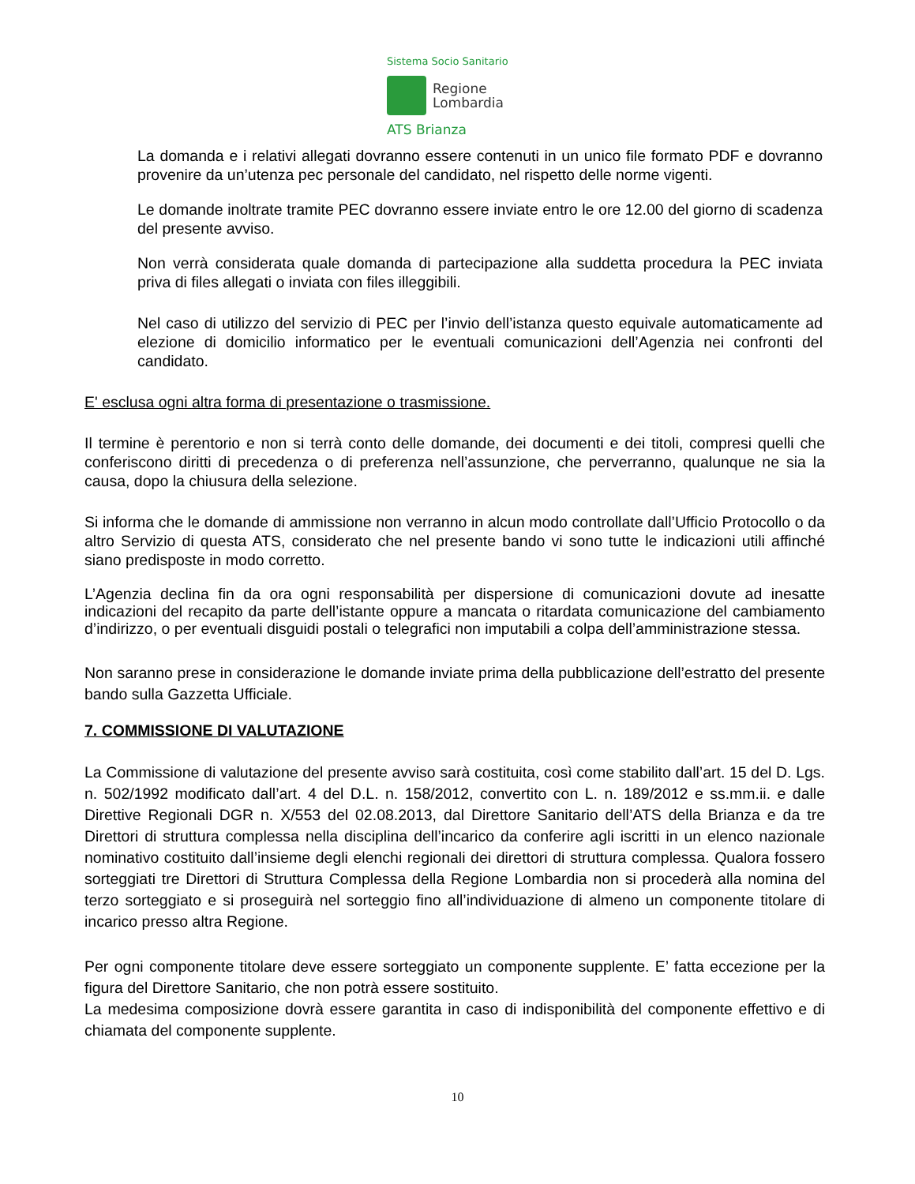Sistema Socio Sanitario
Regione
Lombardia
ATS Brianza
La domanda e i relativi allegati dovranno essere contenuti in un unico file formato PDF e dovranno provenire da un’utenza pec personale del candidato, nel rispetto delle norme vigenti.
Le domande inoltrate tramite PEC dovranno essere inviate entro le ore 12.00 del giorno di scadenza del presente avviso.
Non verrà considerata quale domanda di partecipazione alla suddetta procedura la PEC inviata priva di files allegati o inviata con files illeggibili.
Nel caso di utilizzo del servizio di PEC per l’invio dell’istanza questo equivale automaticamente ad elezione di domicilio informatico per le eventuali comunicazioni dell’Agenzia nei confronti del candidato.
E' esclusa ogni altra forma di presentazione o trasmissione.
Il termine è perentorio e non si terrà conto delle domande, dei documenti e dei titoli, compresi quelli che conferiscono diritti di precedenza o di preferenza nell’assunzione, che perverranno, qualunque ne sia la causa, dopo la chiusura della selezione.
Si informa che le domande di ammissione non verranno in alcun modo controllate dall’Ufficio Protocollo o da altro Servizio di questa ATS, considerato che nel presente bando vi sono tutte le indicazioni utili affinché siano predisposte in modo corretto.
L’Agenzia declina fin da ora ogni responsabilità per dispersione di comunicazioni dovute ad inesatte indicazioni del recapito da parte dell’istante oppure a mancata o ritardata comunicazione del cambiamento d’indirizzo, o per eventuali disguidi postali o telegrafici non imputabili a colpa dell’amministrazione stessa.
Non saranno prese in considerazione le domande inviate prima della pubblicazione dell’estratto del presente bando sulla Gazzetta Ufficiale.
7. COMMISSIONE DI VALUTAZIONE
La Commissione di valutazione del presente avviso sarà costituita, così come stabilito dall’art. 15 del D. Lgs. n. 502/1992 modificato dall’art. 4 del D.L. n. 158/2012, convertito con L. n. 189/2012 e ss.mm.ii. e dalle Direttive Regionali DGR n. X/553 del 02.08.2013, dal Direttore Sanitario dell’ATS della Brianza e da tre Direttori di struttura complessa nella disciplina dell’incarico da conferire agli iscritti in un elenco nazionale nominativo costituito dall’insieme degli elenchi regionali dei direttori di struttura complessa. Qualora fossero sorteggiati tre Direttori di Struttura Complessa della Regione Lombardia non si procederà alla nomina del terzo sorteggiato e si proseguirà nel sorteggio fino all’individuazione di almeno un componente titolare di incarico presso altra Regione.
Per ogni componente titolare deve essere sorteggiato un componente supplente. E’ fatta eccezione per la figura del Direttore Sanitario, che non potrà essere sostituito.
La medesima composizione dovrà essere garantita in caso di indisponibilità del componente effettivo e di chiamata del componente supplente.
10